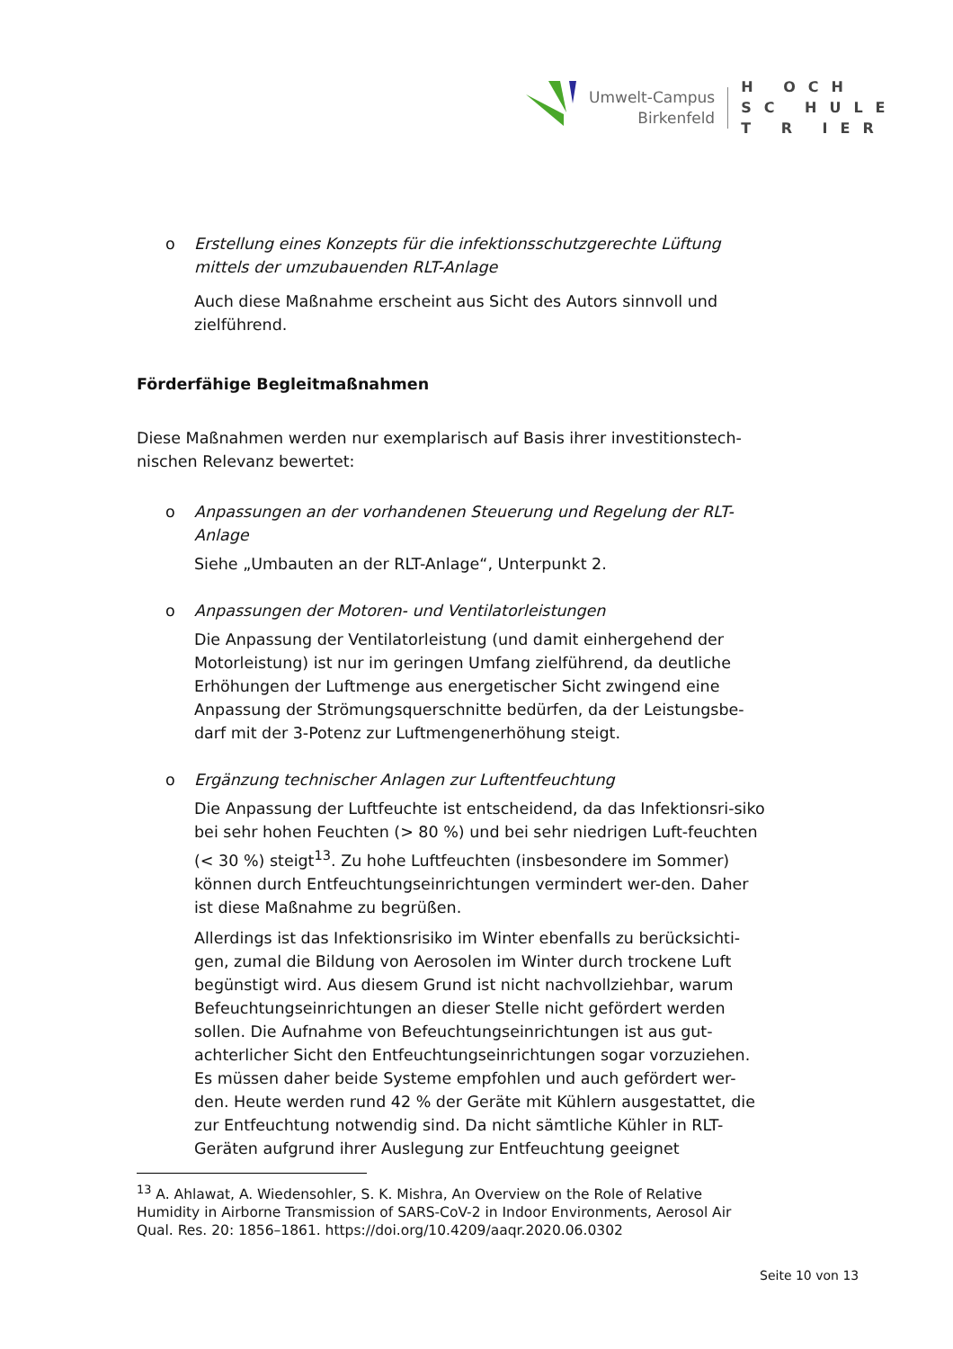Umwelt-Campus
Birkenfeld
H OCH
SC HULE
T R IER
o Erstellung eines Konzepts für die infektionsschutzgerechte Lüftung mittels der umzubauenden RLT-Anlage
Auch diese Maßnahme erscheint aus Sicht des Autors sinnvoll und zielführend.
Förderfähige Begleitmaßnahmen
Diese Maßnahmen werden nur exemplarisch auf Basis ihrer investitionstech-nischen Relevanz bewertet:
o Anpassungen an der vorhandenen Steuerung und Regelung der RLT-Anlage
Siehe „Umbauten an der RLT-Anlage“, Unterpunkt 2.
o Anpassungen der Motoren- und Ventilatorleistungen
Die Anpassung der Ventilatorleistung (und damit einhergehend der Motorleistung) ist nur im geringen Umfang zielführend, da deutliche Erhöhungen der Luftmenge aus energetischer Sicht zwingend eine Anpassung der Strömungsquerschnitte bedürfen, da der Leistungsbe-darf mit der 3-Potenz zur Luftmengenerhöhung steigt.
o Ergänzung technischer Anlagen zur Luftentfeuchtung
Die Anpassung der Luftfeuchte ist entscheidend, da das Infektionsri-siko bei sehr hohen Feuchten (> 80 %) und bei sehr niedrigen Luft-feuchten (< 30 %) steigt<sup>13</sup>. Zu hohe Luftfeuchten (insbesondere im Sommer) können durch Entfeuchtungseinrichtungen vermindert wer-den. Daher ist diese Maßnahme zu begrüßen.
Allerdings ist das Infektionsrisiko im Winter ebenfalls zu berücksichti-gen, zumal die Bildung von Aerosolen im Winter durch trockene Luft begünstigt wird. Aus diesem Grund ist nicht nachvollziehbar, warum Befeuchtungseinrichtungen an dieser Stelle nicht gefördert werden sollen. Die Aufnahme von Befeuchtungseinrichtungen ist aus gut-achterlicher Sicht den Entfeuchtungseinrichtungen sogar vorzuziehen. Es müssen daher beide Systeme empfohlen und auch gefördert wer-den. Heute werden rund 42 % der Geräte mit Kühlern ausgestattet, die zur Entfeuchtung notwendig sind. Da nicht sämtliche Kühler in RLT-Geräten aufgrund ihrer Auslegung zur Entfeuchtung geeignet
<sup>13</sup> A. Ahlawat, A. Wiedensohler, S. K. Mishra, An Overview on the Role of Relative Humidity in Airborne Transmission of SARS-CoV-2 in Indoor Environments, Aerosol Air Qual. Res. 20: 1856–1861. https://doi.org/10.4209/aaqr.2020.06.0302
Seite 10 von 13